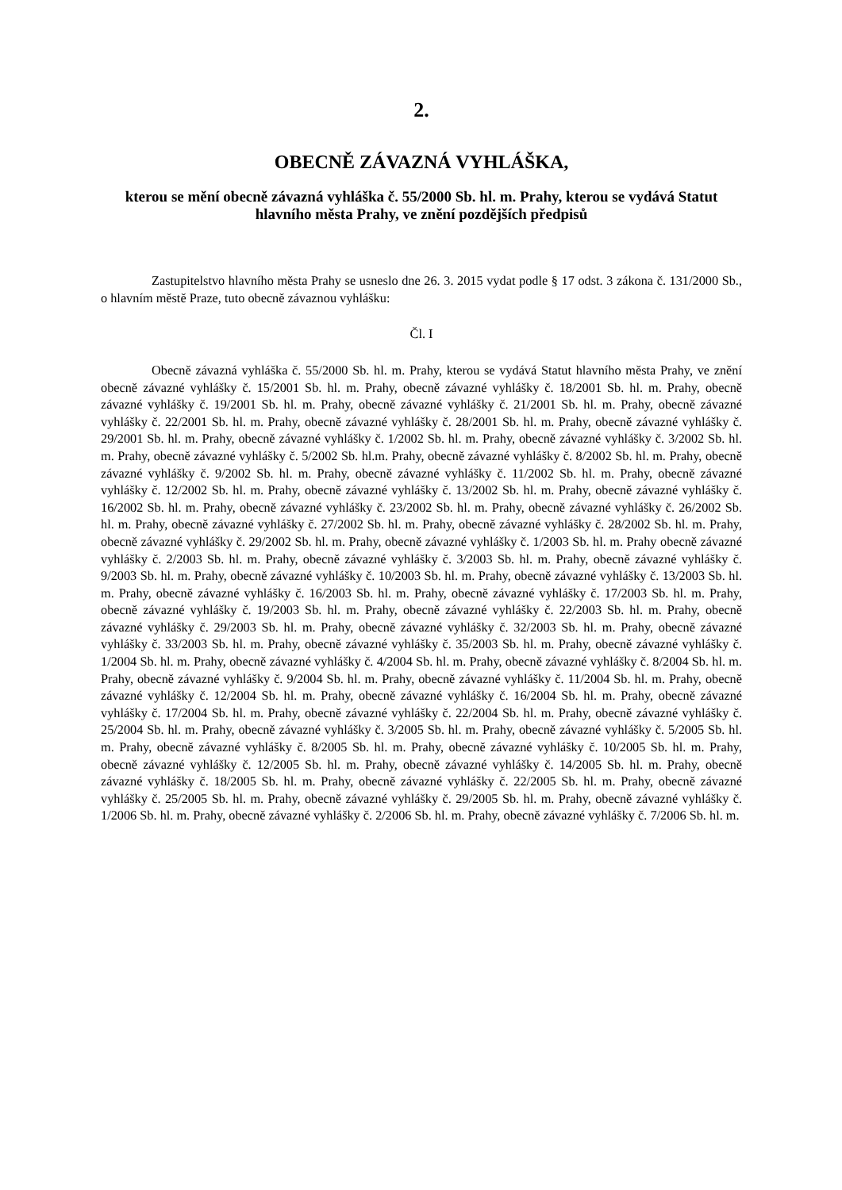2.
OBECNĚ ZÁVAZNÁ VYHLÁŠKA,
kterou se mění obecně závazná vyhláška č. 55/2000 Sb. hl. m. Prahy, kterou se vydává Statut hlavního města Prahy, ve znění pozdějších předpisů
Zastupitelstvo hlavního města Prahy se usneslo dne 26. 3. 2015 vydat podle § 17 odst. 3 zákona č. 131/2000 Sb., o hlavním městě Praze, tuto obecně závaznou vyhlášku:
Čl. I
Obecně závazná vyhláška č. 55/2000 Sb. hl. m. Prahy, kterou se vydává Statut hlavního města Prahy, ve znění obecně závazné vyhlášky č. 15/2001 Sb. hl. m. Prahy, obecně závazné vyhlášky č. 18/2001 Sb. hl. m. Prahy, obecně závazné vyhlášky č. 19/2001 Sb. hl. m. Prahy, obecně závazné vyhlášky č. 21/2001 Sb. hl. m. Prahy, obecně závazné vyhlášky č. 22/2001 Sb. hl. m. Prahy, obecně závazné vyhlášky č. 28/2001 Sb. hl. m. Prahy, obecně závazné vyhlášky č. 29/2001 Sb. hl. m. Prahy, obecně závazné vyhlášky č. 1/2002 Sb. hl. m. Prahy, obecně závazné vyhlášky č. 3/2002 Sb. hl. m. Prahy, obecně závazné vyhlášky č. 5/2002 Sb. hl.m. Prahy, obecně závazné vyhlášky č. 8/2002 Sb. hl. m. Prahy, obecně závazné vyhlášky č. 9/2002 Sb. hl. m. Prahy, obecně závazné vyhlášky č. 11/2002 Sb. hl. m. Prahy, obecně závazné vyhlášky č. 12/2002 Sb. hl. m. Prahy, obecně závazné vyhlášky č. 13/2002 Sb. hl. m. Prahy, obecně závazné vyhlášky č. 16/2002 Sb. hl. m. Prahy, obecně závazné vyhlášky č. 23/2002 Sb. hl. m. Prahy, obecně závazné vyhlášky č. 26/2002 Sb. hl. m. Prahy, obecně závazné vyhlášky č. 27/2002 Sb. hl. m. Prahy, obecně závazné vyhlášky č. 28/2002 Sb. hl. m. Prahy, obecně závazné vyhlášky č. 29/2002 Sb. hl. m. Prahy, obecně závazné vyhlášky č. 1/2003 Sb. hl. m. Prahy obecně závazné vyhlášky č. 2/2003 Sb. hl. m. Prahy, obecně závazné vyhlášky č. 3/2003 Sb. hl. m. Prahy, obecně závazné vyhlášky č. 9/2003 Sb. hl. m. Prahy, obecně závazné vyhlášky č. 10/2003 Sb. hl. m. Prahy, obecně závazné vyhlášky č. 13/2003 Sb. hl. m. Prahy, obecně závazné vyhlášky č. 16/2003 Sb. hl. m. Prahy, obecně závazné vyhlášky č. 17/2003 Sb. hl. m. Prahy, obecně závazné vyhlášky č. 19/2003 Sb. hl. m. Prahy, obecně závazné vyhlášky č. 22/2003 Sb. hl. m. Prahy, obecně závazné vyhlášky č. 29/2003 Sb. hl. m. Prahy, obecně závazné vyhlášky č. 32/2003 Sb. hl. m. Prahy, obecně závazné vyhlášky č. 33/2003 Sb. hl. m. Prahy, obecně závazné vyhlášky č. 35/2003 Sb. hl. m. Prahy, obecně závazné vyhlášky č. 1/2004 Sb. hl. m. Prahy, obecně závazné vyhlášky č. 4/2004 Sb. hl. m. Prahy, obecně závazné vyhlášky č. 8/2004 Sb. hl. m. Prahy, obecně závazné vyhlášky č. 9/2004 Sb. hl. m. Prahy, obecně závazné vyhlášky č. 11/2004 Sb. hl. m. Prahy, obecně závazné vyhlášky č. 12/2004 Sb. hl. m. Prahy, obecně závazné vyhlášky č. 16/2004 Sb. hl. m. Prahy, obecně závazné vyhlášky č. 17/2004 Sb. hl. m. Prahy, obecně závazné vyhlášky č. 22/2004 Sb. hl. m. Prahy, obecně závazné vyhlášky č. 25/2004 Sb. hl. m. Prahy, obecně závazné vyhlášky č. 3/2005 Sb. hl. m. Prahy, obecně závazné vyhlášky č. 5/2005 Sb. hl. m. Prahy, obecně závazné vyhlášky č. 8/2005 Sb. hl. m. Prahy, obecně závazné vyhlášky č. 10/2005 Sb. hl. m. Prahy, obecně závazné vyhlášky č. 12/2005 Sb. hl. m. Prahy, obecně závazné vyhlášky č. 14/2005 Sb. hl. m. Prahy, obecně závazné vyhlášky č. 18/2005 Sb. hl. m. Prahy, obecně závazné vyhlášky č. 22/2005 Sb. hl. m. Prahy, obecně závazné vyhlášky č. 25/2005 Sb. hl. m. Prahy, obecně závazné vyhlášky č. 29/2005 Sb. hl. m. Prahy, obecně závazné vyhlášky č. 1/2006 Sb. hl. m. Prahy, obecně závazné vyhlášky č. 2/2006 Sb. hl. m. Prahy, obecně závazné vyhlášky č. 7/2006 Sb. hl. m.